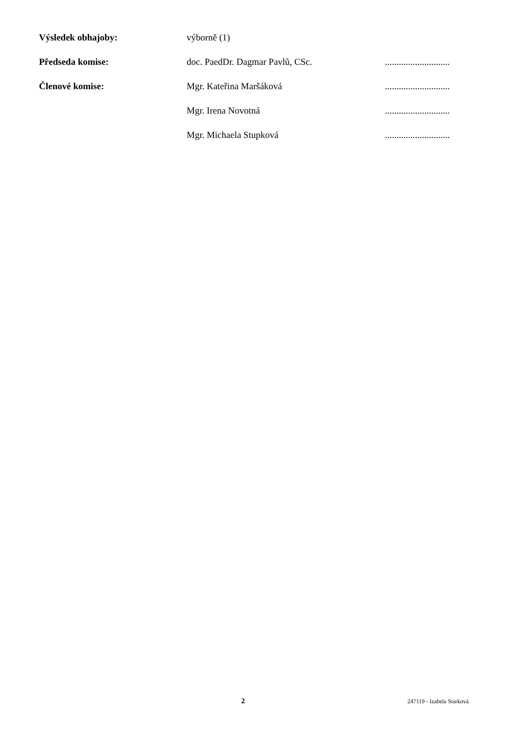| Výsledek obhajoby: | výborně (1) | |
| Předseda komise: | doc. PaedDr. Dagmar Pavlů, CSc. | ............................ |
| Členové komise: | Mgr. Kateřina Maršáková | ............................ |
| | Mgr. Irena Novotná | ............................ |
| | Mgr. Michaela Stupková | ............................ |
2 247119 - Izabela Starková